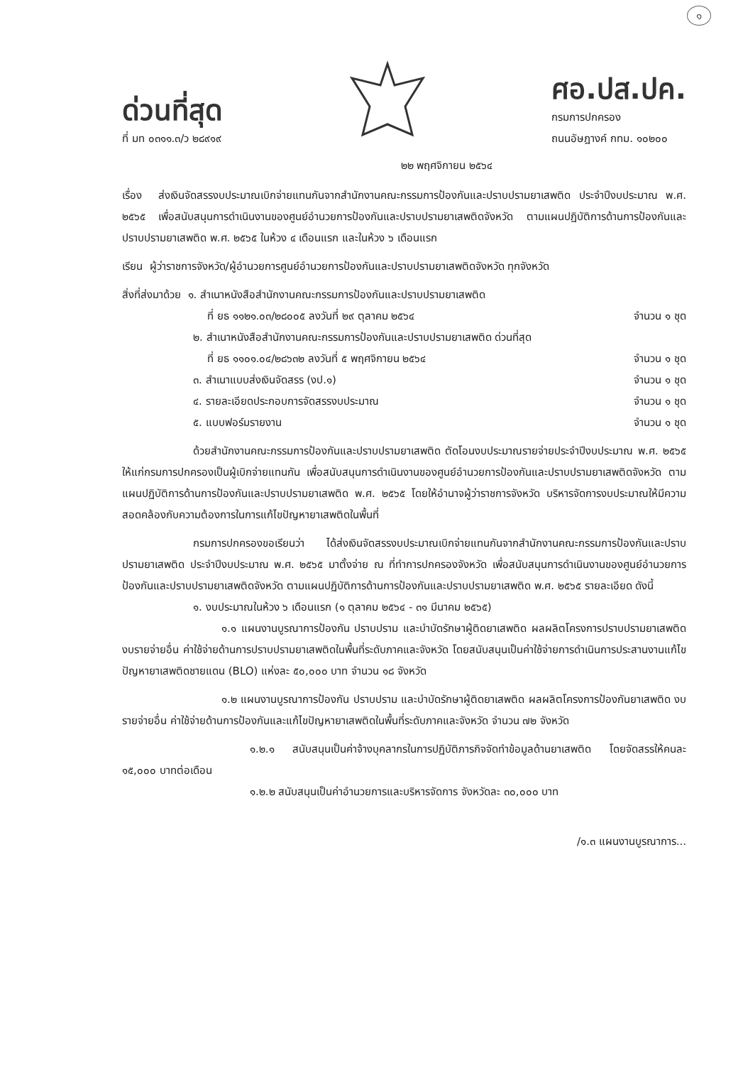๑
ด่วนที่สุด
ที่ มท ๐๓๑๑.๓/ว ๒๘๙๑๙
ศอ.ปส.ปค.
กรมการปกครอง
ถนนอัษฎางค์ กทม. ๑๐๒๐๐
๒๒ พฤศจิกายน ๒๕๖๔
เรื่อง ส่งเงินจัดสรรงบประมาณเบิกจ่ายแทนกันจากสำนักงานคณะกรรมการป้องกันและปราบปรามยาเสพติด ประจำปีงบประมาณ พ.ศ. ๒๕๖๕ เพื่อสนับสนุนการดำเนินงานของศูนย์อำนวยการป้องกันและปราบปรามยาเสพติดจังหวัด ตามแผนปฏิบัติการด้านการป้องกันและปราบปรามยาเสพติด พ.ศ. ๒๕๖๕ ในห้วง ๔ เดือนแรก และในห้วง ๖ เดือนแรก
เรียน ผู้ว่าราชการจังหวัด/ผู้อำนวยการศูนย์อำนวยการป้องกันและปราบปรามยาเสพติดจังหวัด ทุกจังหวัด
สิ่งที่ส่งมาด้วย ๑. สำเนาหนังสือสำนักงานคณะกรรมการป้องกันและปราบปรามยาเสพติด
ที่ ยธ ๑๑๒๑.๐๓/๒๘๐๐๕ ลงวันที่ ๒๙ ตุลาคม ๒๕๖๔ จำนวน ๑ ชุด
๒. สำเนาหนังสือสำนักงานคณะกรรมการป้องกันและปราบปรามยาเสพติด ด่วนที่สุด
ที่ ยธ ๑๑๐๑.๐๔/๒๘๖๓๒ ลงวันที่ ๕ พฤศจิกายน ๒๕๖๔ จำนวน ๑ ชุด
๓. สำเนาแบบส่งเงินจัดสรร (งป.๑) จำนวน ๑ ชุด
๔. รายละเอียดประกอบการจัดสรรงบประมาณ จำนวน ๑ ชุด
๕. แบบฟอร์มรายงาน จำนวน ๑ ชุด
ด้วยสำนักงานคณะกรรมการป้องกันและปราบปรามยาเสพติด ตัดโอนงบประมาณรายจ่ายประจำปีงบประมาณ พ.ศ. ๒๕๖๕ ให้แก่กรมการปกครองเป็นผู้เบิกจ่ายแทนกัน เพื่อสนับสนุนการดำเนินงานของศูนย์อำนวยการป้องกันและปราบปรามยาเสพติดจังหวัด ตามแผนปฏิบัติการด้านการป้องกันและปราบปรามยาเสพติด พ.ศ. ๒๕๖๕ โดยให้อำนาจผู้ว่าราชการจังหวัด บริหารจัดการงบประมาณให้มีความสอดคล้องกับความต้องการในการแก้ไขปัญหายาเสพติดในพื้นที่
กรมการปกครองขอเรียนว่า ได้ส่งเงินจัดสรรงบประมาณเบิกจ่ายแทนกันจากสำนักงานคณะกรรมการป้องกันและปราบปรามยาเสพติด ประจำปีงบประมาณ พ.ศ. ๒๕๖๕ มาตั้งจ่าย ณ ที่ทำการปกครองจังหวัด เพื่อสนับสนุนการดำเนินงานของศูนย์อำนวยการป้องกันและปราบปรามยาเสพติดจังหวัด ตามแผนปฏิบัติการด้านการป้องกันและปราบปรามยาเสพติด พ.ศ. ๒๕๖๕ รายละเอียด ดังนี้
๑. งบประมาณในห้วง ๖ เดือนแรก (๑ ตุลาคม ๒๕๖๔ - ๓๑ มีนาคม ๒๕๖๕)
๑.๑ แผนงานบูรณาการป้องกัน ปราบปราม และบำบัดรักษาผู้ติดยาเสพติด ผลผลิตโครงการปราบปรามยาเสพติด งบรายจ่ายอื่น ค่าใช้จ่ายด้านการปราบปรามยาเสพติดในพื้นที่ระดับภาคและจังหวัด โดยสนับสนุนเป็นค่าใช้จ่ายการดำเนินการประสานงานแก้ไขปัญหายาเสพติดชายแดน (BLO) แห่งละ ๕๐,๐๐๐ บาท จำนวน ๑๘ จังหวัด
๑.๒ แผนงานบูรณาการป้องกัน ปราบปราม และบำบัดรักษาผู้ติดยาเสพติด ผลผลิตโครงการป้องกันยาเสพติด งบรายจ่ายอื่น ค่าใช้จ่ายด้านการป้องกันและแก้ไขปัญหายาเสพติดในพื้นที่ระดับภาคและจังหวัด จำนวน ๗๒ จังหวัด
๑.๒.๑ สนับสนุนเป็นค่าจ้างบุคลากรในการปฏิบัติภารกิจจัดทำข้อมูลด้านยาเสพติด โดยจัดสรรให้คนละ ๑๕,๐๐๐ บาทต่อเดือน
๑.๒.๒ สนับสนุนเป็นค่าอำนวยการและบริหารจัดการ จังหวัดละ ๓๐,๐๐๐ บาท
/๑.๓ แผนงานบูรณาการ...